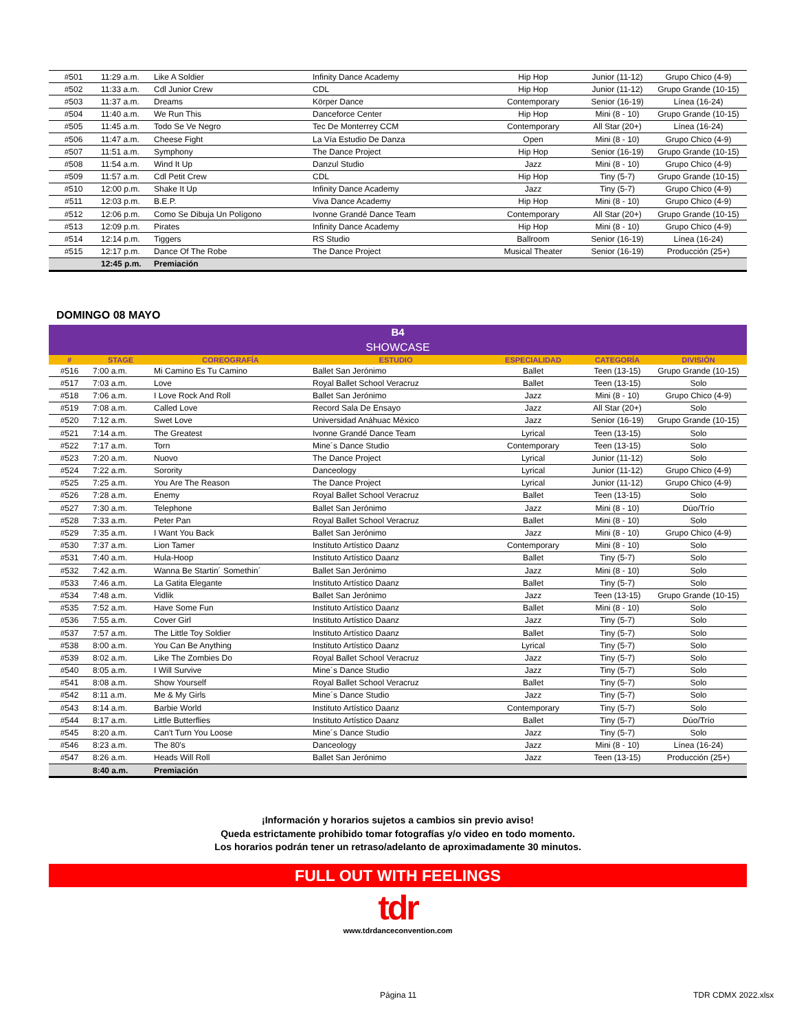| #501 | 11:29 a.m. | Like A Soldier | Infinity Dance Academy | Hip Hop | Junior (11-12) | Grupo Chico (4-9) |
| #502 | 11:33 a.m. | Cdl Junior Crew | CDL | Hip Hop | Junior (11-12) | Grupo Grande (10-15) |
| #503 | 11:37 a.m. | Dreams | Körper Dance | Contemporary | Senior (16-19) | Línea (16-24) |
| #504 | 11:40 a.m. | We Run This | Danceforce Center | Hip Hop | Mini (8 - 10) | Grupo Grande (10-15) |
| #505 | 11:45 a.m. | Todo Se Ve Negro | Tec De Monterrey CCM | Contemporary | All Star (20+) | Línea (16-24) |
| #506 | 11:47 a.m. | Cheese Fight | La Vía Estudio De Danza | Open | Mini (8 - 10) | Grupo Chico (4-9) |
| #507 | 11:51 a.m. | Symphony | The Dance Project | Hip Hop | Senior (16-19) | Grupo Grande (10-15) |
| #508 | 11:54 a.m. | Wind It Up | Danzul Studio | Jazz | Mini (8 - 10) | Grupo Chico (4-9) |
| #509 | 11:57 a.m. | Cdl Petit Crew | CDL | Hip Hop | Tiny (5-7) | Grupo Grande (10-15) |
| #510 | 12:00 p.m. | Shake It Up | Infinity Dance Academy | Jazz | Tiny (5-7) | Grupo Chico (4-9) |
| #511 | 12:03 p.m. | B.E.P. | Viva Dance Academy | Hip Hop | Mini (8 - 10) | Grupo Chico (4-9) |
| #512 | 12:06 p.m. | Como Se Dibuja Un Polígono | Ivonne Grandé Dance Team | Contemporary | All Star (20+) | Grupo Grande (10-15) |
| #513 | 12:09 p.m. | Pirates | Infinity Dance Academy | Hip Hop | Mini (8 - 10) | Grupo Chico (4-9) |
| #514 | 12:14 p.m. | Tiggers | RS Studio | Ballroom | Senior (16-19) | Línea (16-24) |
| #515 | 12:17 p.m. | Dance Of The Robe | The Dance Project | Musical Theater | Senior (16-19) | Producción (25+) |
| | 12:45 p.m. | Premiación | | | | |
DOMINGO 08 MAYO
B4
SHOWCASE
| # | STAGE | COREOGRAFÍA | ESTUDIO | ESPECIALIDAD | CATEGORÍA | DIVISIÓN |
| --- | --- | --- | --- | --- | --- | --- |
| #516 | 7:00 a.m. | Mi Camino Es Tu Camino | Ballet San Jerónimo | Ballet | Teen (13-15) | Grupo Grande (10-15) |
| #517 | 7:03 a.m. | Love | Royal Ballet School Veracruz | Ballet | Teen (13-15) | Solo |
| #518 | 7:06 a.m. | I Love Rock And Roll | Ballet San Jerónimo | Jazz | Mini (8 - 10) | Grupo Chico (4-9) |
| #519 | 7:08 a.m. | Called Love | Record Sala De Ensayo | Jazz | All Star (20+) | Solo |
| #520 | 7:12 a.m. | Swet Love | Universidad Anáhuac México | Jazz | Senior (16-19) | Grupo Grande (10-15) |
| #521 | 7:14 a.m. | The Greatest | Ivonne Grandé Dance Team | Lyrical | Teen (13-15) | Solo |
| #522 | 7:17 a.m. | Torn | Mine´s Dance Studio | Contemporary | Teen (13-15) | Solo |
| #523 | 7:20 a.m. | Nuovo | The Dance Project | Lyrical | Junior (11-12) | Solo |
| #524 | 7:22 a.m. | Sorority | Danceology | Lyrical | Junior (11-12) | Grupo Chico (4-9) |
| #525 | 7:25 a.m. | You Are The Reason | The Dance Project | Lyrical | Junior (11-12) | Grupo Chico (4-9) |
| #526 | 7:28 a.m. | Enemy | Royal Ballet School Veracruz | Ballet | Teen (13-15) | Solo |
| #527 | 7:30 a.m. | Telephone | Ballet San Jerónimo | Jazz | Mini (8 - 10) | Dúo/Trío |
| #528 | 7:33 a.m. | Peter Pan | Royal Ballet School Veracruz | Ballet | Mini (8 - 10) | Solo |
| #529 | 7:35 a.m. | I Want You Back | Ballet San Jerónimo | Jazz | Mini (8 - 10) | Grupo Chico (4-9) |
| #530 | 7:37 a.m. | Lion Tamer | Instituto Artístico Daanz | Contemporary | Mini (8 - 10) | Solo |
| #531 | 7:40 a.m. | Hula-Hoop | Instituto Artístico Daanz | Ballet | Tiny (5-7) | Solo |
| #532 | 7:42 a.m. | Wanna Be Startin´ Somethin´ | Ballet San Jerónimo | Jazz | Mini (8 - 10) | Solo |
| #533 | 7:46 a.m. | La Gatita Elegante | Instituto Artístico Daanz | Ballet | Tiny (5-7) | Solo |
| #534 | 7:48 a.m. | Vidlik | Ballet San Jerónimo | Jazz | Teen (13-15) | Grupo Grande (10-15) |
| #535 | 7:52 a.m. | Have Some Fun | Instituto Artístico Daanz | Ballet | Mini (8 - 10) | Solo |
| #536 | 7:55 a.m. | Cover Girl | Instituto Artístico Daanz | Jazz | Tiny (5-7) | Solo |
| #537 | 7:57 a.m. | The Little Toy Soldier | Instituto Artístico Daanz | Ballet | Tiny (5-7) | Solo |
| #538 | 8:00 a.m. | You Can Be Anything | Instituto Artístico Daanz | Lyrical | Tiny (5-7) | Solo |
| #539 | 8:02 a.m. | Like The Zombies Do | Royal Ballet School Veracruz | Jazz | Tiny (5-7) | Solo |
| #540 | 8:05 a.m. | I Will Survive | Mine´s Dance Studio | Jazz | Tiny (5-7) | Solo |
| #541 | 8:08 a.m. | Show Yourself | Royal Ballet School Veracruz | Ballet | Tiny (5-7) | Solo |
| #542 | 8:11 a.m. | Me & My Girls | Mine´s Dance Studio | Jazz | Tiny (5-7) | Solo |
| #543 | 8:14 a.m. | Barbie World | Instituto Artístico Daanz | Contemporary | Tiny (5-7) | Solo |
| #544 | 8:17 a.m. | Little Butterflies | Instituto Artístico Daanz | Ballet | Tiny (5-7) | Dúo/Trío |
| #545 | 8:20 a.m. | Can't Turn You Loose | Mine´s Dance Studio | Jazz | Tiny (5-7) | Solo |
| #546 | 8:23 a.m. | The 80's | Danceology | Jazz | Mini (8 - 10) | Línea (16-24) |
| #547 | 8:26 a.m. | Heads Will Roll | Ballet San Jerónimo | Jazz | Teen (13-15) | Producción (25+) |
| | 8:40 a.m. | Premiación | | | | |
¡Información y horarios sujetos a cambios sin previo aviso!
Queda estrictamente prohibido tomar fotografías y/o video en todo momento.
Los horarios podrán tener un retraso/adelanto de aproximadamente 30 minutos.
FULL OUT WITH FEELINGS
tdr
www.tdrdanceconvention.com
Página 11 TDR CDMX 2022.xlsx